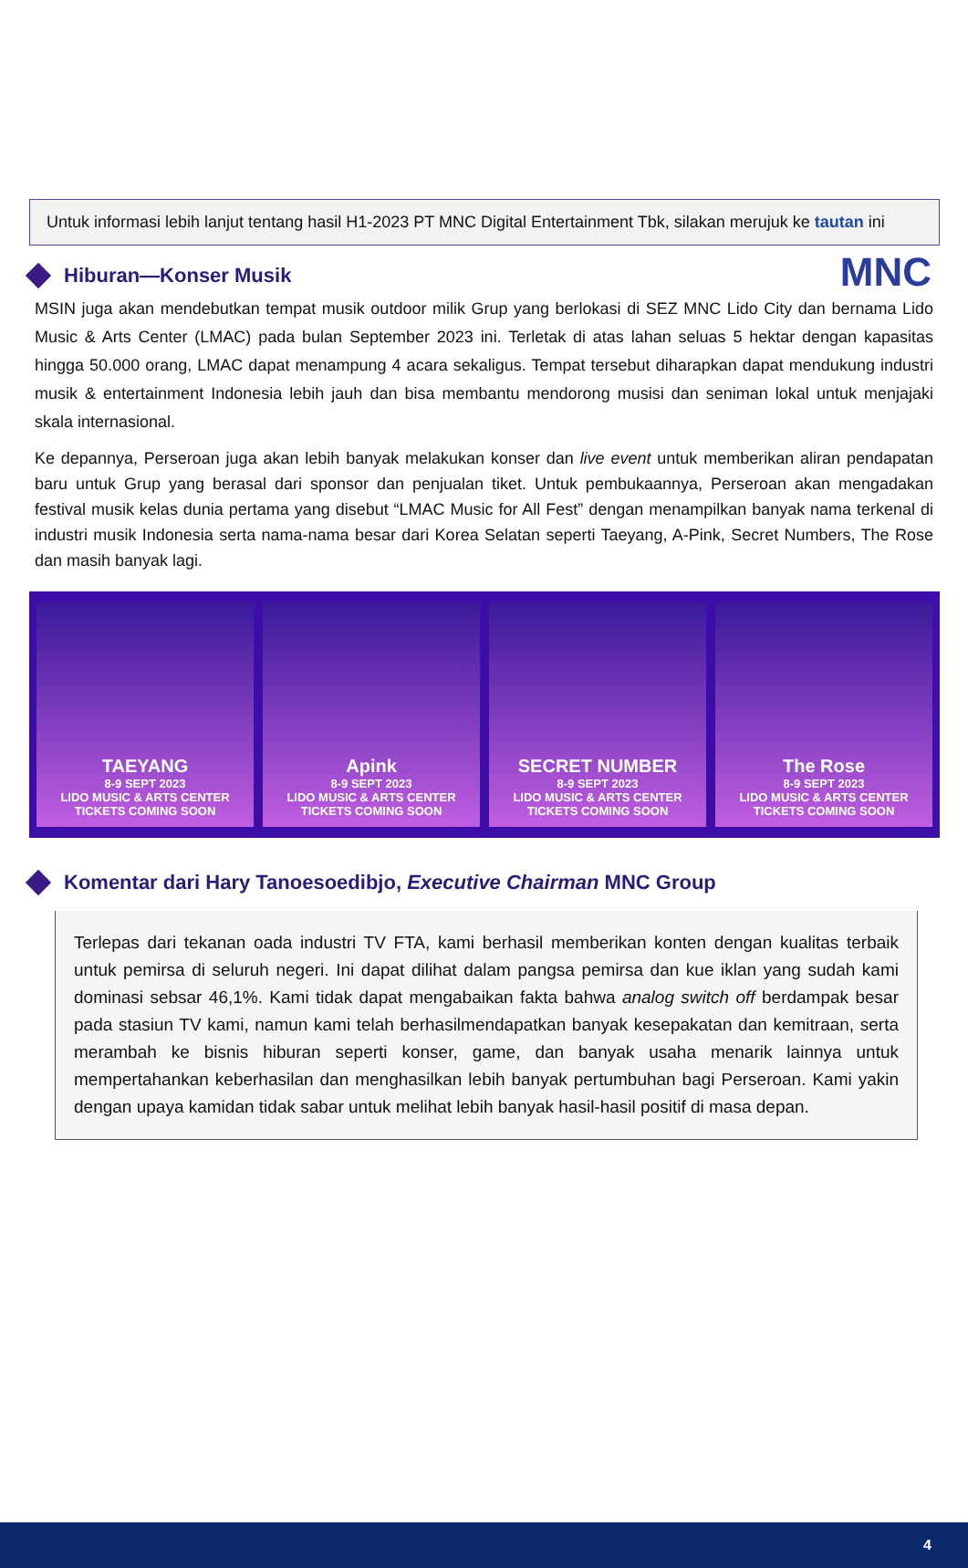MNC
Untuk informasi lebih lanjut tentang hasil H1-2023 PT MNC Digital Entertainment Tbk, silakan merujuk ke tautan ini
Hiburan—Konser Musik
MSIN juga akan mendebutkan tempat musik outdoor milik Grup yang berlokasi di SEZ MNC Lido City dan bernama Lido Music & Arts Center (LMAC) pada bulan September 2023 ini. Terletak di atas lahan seluas 5 hektar dengan kapasitas hingga 50.000 orang, LMAC dapat menampung 4 acara sekaligus. Tempat tersebut diharapkan dapat mendukung industri musik & entertainment Indonesia lebih jauh dan bisa membantu mendorong musisi dan seniman lokal untuk menjajaki skala internasional.
Ke depannya, Perseroan juga akan lebih banyak melakukan konser dan live event untuk memberikan aliran pendapatan baru untuk Grup yang berasal dari sponsor dan penjualan tiket. Untuk pembukaannya, Perseroan akan mengadakan festival musik kelas dunia pertama yang disebut “LMAC Music for All Fest” dengan menampilkan banyak nama terkenal di industri musik Indonesia serta nama-nama besar dari Korea Selatan seperti Taeyang, A-Pink, Secret Numbers, The Rose dan masih banyak lagi.
TAEYANG
8-9 SEPT 2023
LIDO MUSIC & ARTS CENTER
TICKETS COMING SOON
Apink
8-9 SEPT 2023
LIDO MUSIC & ARTS CENTER
TICKETS COMING SOON
SECRET NUMBER
8-9 SEPT 2023
LIDO MUSIC & ARTS CENTER
TICKETS COMING SOON
The Rose
8-9 SEPT 2023
LIDO MUSIC & ARTS CENTER
TICKETS COMING SOON
Komentar dari Hary Tanoesoedibjo, Executive Chairman MNC Group
Terlepas dari tekanan oada industri TV FTA, kami berhasil memberikan konten dengan kualitas terbaik untuk pemirsa di seluruh negeri. Ini dapat dilihat dalam pangsa pemirsa dan kue iklan yang sudah kami dominasi sebsar 46,1%. Kami tidak dapat mengabaikan fakta bahwa analog switch off berdampak besar pada stasiun TV kami, namun kami telah berhasilmendapatkan banyak kesepakatan dan kemitraan, serta merambah ke bisnis hiburan seperti konser, game, dan banyak usaha menarik lainnya untuk mempertahankan keberhasilan dan menghasilkan lebih banyak pertumbuhan bagi Perseroan. Kami yakin dengan upaya kamidan tidak sabar untuk melihat lebih banyak hasil-hasil positif di masa depan.
4